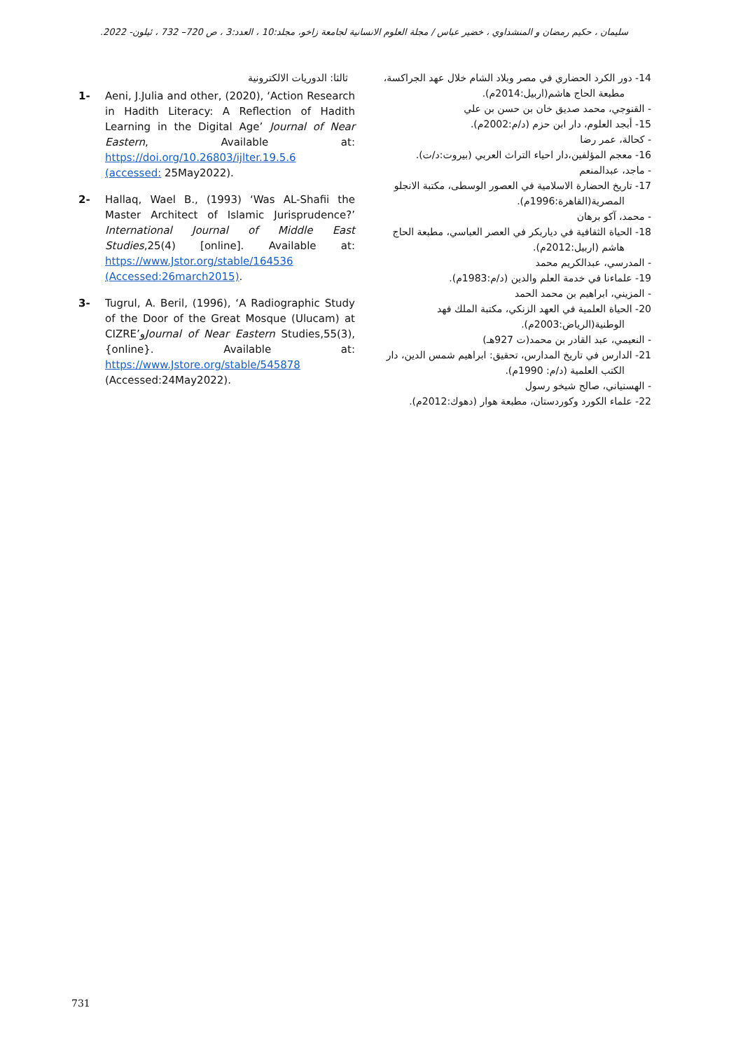سليمان ، حكيم رمضان و المنشداوي ، خضير عباس / مجلة العلوم الانسانية لجامعة زاخو، مجلد:10 ، العدد:3 ، ص 720– 732 ، ئيلون- 2022.
14- دور الكرد الحضاري في مصر وبلاد الشام خلال عهد الجراكسة،
مطبعة الحاج هاشم(اربيل:2014م).
- القنوجي، محمد صديق خان بن حسن بن علي
15- أبجد العلوم، دار ابن حزم (د/م:2002م).
- كحالة، عمر رضا
16- معجم المؤلفين،دار احياء التراث العربي (بيروت:د/ت).
- ماجد، عبدالمنعم
17- تاريخ الحضارة الاسلامية في العصور الوسطى، مكتبة الانجلو
المصرية(القاهرة:1996م).
- محمد، آكو برهان
18- الحياة الثقافية في دياربكر في العصر العباسي، مطبعة الحاج
هاشم (اربيل:2012م).
- المدرسي، عبدالكريم محمد
19- علماءنا في خدمة العلم والدين (د/م:1983م).
- المزيني، ابراهيم بن محمد الحمد
20- الحياة العلمية في العهد الزنكي، مكتبة الملك فهد
الوطنية(الرياض:2003م).
- النعيمي، عبد القادر بن محمد(ت 927هـ)
21- الدارس في تاريخ المدارس، تحقيق: ابراهيم شمس الدين، دار
الكتب العلمية (د/م: 1990م).
- الهسنياني، صالح شيخو رسول
22- علماء الكورد وكوردستان، مطبعة هوار (دهوك:2012م).
ثالثا: الدوريات الالكترونية
1- Aeni, J.Julia and other, (2020), ‘Action Research in Hadith Literacy: A Reflection of Hadith Learning in the Digital Age’ Journal of Near Eastern, Available at: https://doi.org/10.26803/ijlter.19.5.6 (accessed: 25May2022).
2- Hallaq, Wael B., (1993) ‘Was AL-Shafii the Master Architect of Islamic Jurisprudence?’ International Journal of Middle East Studies,25(4) [online]. Available at: https://www.Jstor.org/stable/164536 (Accessed:26march2015).
3- Tugrul, A. Beril, (1996), ‘A Radiographic Study of the Door of the Great Mosque (Ulucam) at CIZRE’وJournal of Near Eastern Studies,55(3), {online}. Available at: https://www.Jstore.org/stable/545878 (Accessed:24May2022).
731